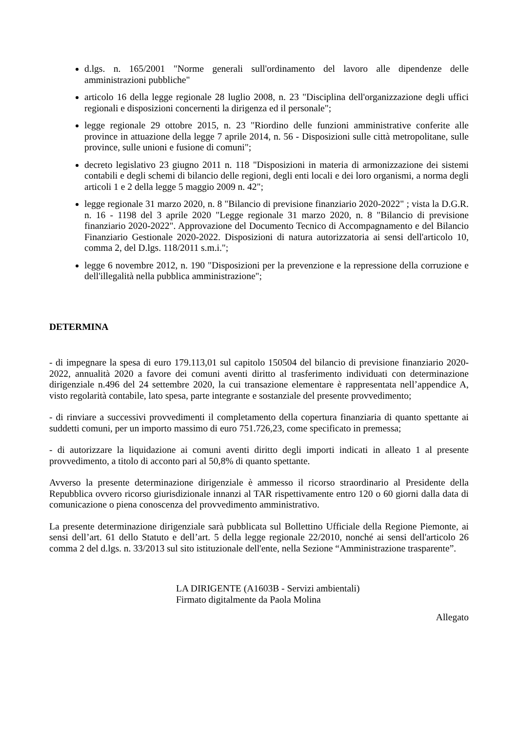d.lgs. n. 165/2001 "Norme generali sull'ordinamento del lavoro alle dipendenze delle amministrazioni pubbliche"
articolo 16 della legge regionale 28 luglio 2008, n. 23 "Disciplina dell'organizzazione degli uffici regionali e disposizioni concernenti la dirigenza ed il personale";
legge regionale 29 ottobre 2015, n. 23 "Riordino delle funzioni amministrative conferite alle province in attuazione della legge 7 aprile 2014, n. 56 - Disposizioni sulle città metropolitane, sulle province, sulle unioni e fusione di comuni";
decreto legislativo 23 giugno 2011 n. 118 "Disposizioni in materia di armonizzazione dei sistemi contabili e degli schemi di bilancio delle regioni, degli enti locali e dei loro organismi, a norma degli articoli 1 e 2 della legge 5 maggio 2009 n. 42";
legge regionale 31 marzo 2020, n. 8 "Bilancio di previsione finanziario 2020-2022" ; vista la D.G.R. n. 16 - 1198 del 3 aprile 2020 "Legge regionale 31 marzo 2020, n. 8 "Bilancio di previsione finanziario 2020-2022". Approvazione del Documento Tecnico di Accompagnamento e del Bilancio Finanziario Gestionale 2020-2022. Disposizioni di natura autorizzatoria ai sensi dell'articolo 10, comma 2, del D.lgs. 118/2011 s.m.i.";
legge 6 novembre 2012, n. 190 "Disposizioni per la prevenzione e la repressione della corruzione e dell'illegalità nella pubblica amministrazione";
DETERMINA
- di impegnare la spesa di euro 179.113,01 sul capitolo 150504 del bilancio di previsione finanziario 2020-2022, annualità 2020 a favore dei comuni aventi diritto al trasferimento individuati con determinazione dirigenziale n.496 del 24 settembre 2020, la cui transazione elementare è rappresentata nell’appendice A, visto regolarità contabile, lato spesa, parte integrante e sostanziale del presente provvedimento;
- di rinviare a successivi provvedimenti il completamento della copertura finanziaria di quanto spettante ai suddetti comuni, per un importo massimo di euro 751.726,23, come specificato in premessa;
- di autorizzare la liquidazione ai comuni aventi diritto degli importi indicati in alleato 1 al presente provvedimento, a titolo di acconto pari al 50,8% di quanto spettante.
Avverso la presente determinazione dirigenziale è ammesso il ricorso straordinario al Presidente della Repubblica ovvero ricorso giurisdizionale innanzi al TAR rispettivamente entro 120 o 60 giorni dalla data di comunicazione o piena conoscenza del provvedimento amministrativo.
La presente determinazione dirigenziale sarà pubblicata sul Bollettino Ufficiale della Regione Piemonte, ai sensi dell’art. 61 dello Statuto e dell’art. 5 della legge regionale 22/2010, nonché ai sensi dell'articolo 26 comma 2 del d.lgs. n. 33/2013 sul sito istituzionale dell'ente, nella Sezione “Amministrazione trasparente”.
LA DIRIGENTE (A1603B - Servizi ambientali)
Firmato digitalmente da Paola Molina
Allegato